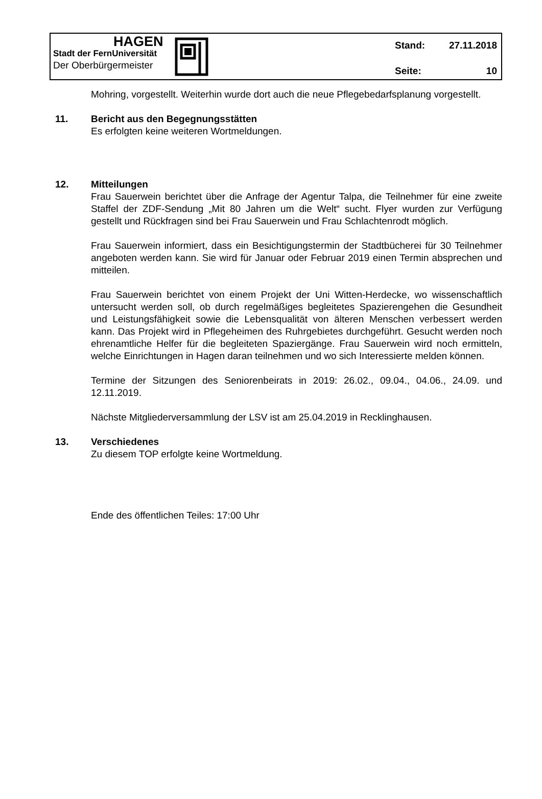HAGEN
Stadt der FernUniversität
Der Oberbürgermeister
Stand: 27.11.2018
Seite: 10
Mohring, vorgestellt. Weiterhin wurde dort auch die neue Pflegebedarfsplanung vorgestellt.
11. Bericht aus den Begegnungsstätten
Es erfolgten keine weiteren Wortmeldungen.
12. Mitteilungen
Frau Sauerwein berichtet über die Anfrage der Agentur Talpa, die Teilnehmer für eine zweite Staffel der ZDF-Sendung „Mit 80 Jahren um die Welt“ sucht. Flyer wurden zur Verfügung gestellt und Rückfragen sind bei Frau Sauerwein und Frau Schlachtenrodt möglich.
Frau Sauerwein informiert, dass ein Besichtigungstermin der Stadtbücherei für 30 Teilnehmer angeboten werden kann. Sie wird für Januar oder Februar 2019 einen Termin absprechen und mitteilen.
Frau Sauerwein berichtet von einem Projekt der Uni Witten-Herdecke, wo wissenschaftlich untersucht werden soll, ob durch regelmäßiges begleitetes Spazierengehen die Gesundheit und Leistungsfähigkeit sowie die Lebensqualität von älteren Menschen verbessert werden kann. Das Projekt wird in Pflegeheimen des Ruhrgebietes durchgeführt. Gesucht werden noch ehrenamtliche Helfer für die begleiteten Spaziergänge. Frau Sauerwein wird noch ermitteln, welche Einrichtungen in Hagen daran teilnehmen und wo sich Interessierte melden können.
Termine der Sitzungen des Seniorenbeirats in 2019: 26.02., 09.04., 04.06., 24.09. und 12.11.2019.
Nächste Mitgliederversammlung der LSV ist am 25.04.2019 in Recklinghausen.
13. Verschiedenes
Zu diesem TOP erfolgte keine Wortmeldung.
Ende des öffentlichen Teiles: 17:00 Uhr